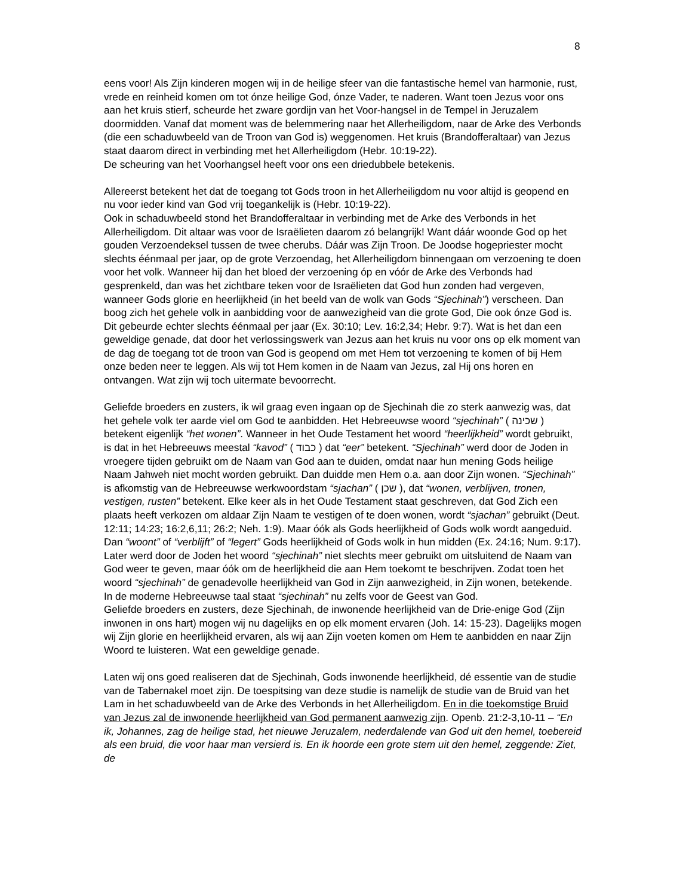8
eens voor! Als Zijn kinderen mogen wij in de heilige sfeer van die fantastische hemel van harmonie, rust, vrede en reinheid komen om tot ónze heilige God, ónze Vader, te naderen. Want toen Jezus voor ons aan het kruis stierf, scheurde het zware gordijn van het Voor-hangsel in de Tempel in Jeruzalem doormidden. Vanaf dat moment was de belemmering naar het Allerheiligdom, naar de Arke des Verbonds (die een schaduwbeeld van de Troon van God is) weggenomen. Het kruis (Brandofferaltaar) van Jezus staat daarom direct in verbinding met het Allerheiligdom (Hebr. 10:19-22).
De scheuring van het Voorhangsel heeft voor ons een driedubbele betekenis.
Allereerst betekent het dat de toegang tot Gods troon in het Allerheiligdom nu voor altijd is geopend en nu voor ieder kind van God vrij toegankelijk is (Hebr. 10:19-22).
Ook in schaduwbeeld stond het Brandofferaltaar in verbinding met de Arke des Verbonds in het Allerheiligdom. Dit altaar was voor de Israëlieten daarom zó belangrijk! Want dáár woonde God op het gouden Verzoendeksel tussen de twee cherubs. Dáár was Zijn Troon. De Joodse hogepriester mocht slechts éénmaal per jaar, op de grote Verzoendag, het Allerheiligdom binnengaan om verzoening te doen voor het volk. Wanneer hij dan het bloed der verzoening óp en vóór de Arke des Verbonds had gesprenkeld, dan was het zichtbare teken voor de Israëlieten dat God hun zonden had vergeven, wanneer Gods glorie en heerlijkheid (in het beeld van de wolk van Gods “Sjechinah”) verscheen. Dan boog zich het gehele volk in aanbidding voor de aanwezigheid van die grote God, Die ook ónze God is. Dit gebeurde echter slechts éénmaal per jaar (Ex. 30:10; Lev. 16:2,34; Hebr. 9:7). Wat is het dan een geweldige genade, dat door het verlossingswerk van Jezus aan het kruis nu voor ons op elk moment van de dag de toegang tot de troon van God is geopend om met Hem tot verzoening te komen of bij Hem onze beden neer te leggen. Als wij tot Hem komen in de Naam van Jezus, zal Hij ons horen en ontvangen. Wat zijn wij toch uitermate bevoorrecht.
Geliefde broeders en zusters, ik wil graag even ingaan op de Sjechinah die zo sterk aanwezig was, dat het gehele volk ter aarde viel om God te aanbidden. Het Hebreeuwse woord “sjechinah” ( שכינה ) betekent eigenlijk “het wonen”. Wanneer in het Oude Testament het woord “heerlijkheid” wordt gebruikt, is dat in het Hebreeuws meestal “kavod” ( כבוד ) dat “eer” betekent. “Sjechinah” werd door de Joden in vroegere tijden gebruikt om de Naam van God aan te duiden, omdat naar hun mening Gods heilige Naam Jahweh niet mocht worden gebruikt. Dan duidde men Hem o.a. aan door Zijn wonen. “Sjechinah” is afkomstig van de Hebreeuwse werkwoordstam “sjachan” ( שכן ), dat “wonen, verblijven, tronen, vestigen, rusten” betekent. Elke keer als in het Oude Testament staat geschreven, dat God Zich een plaats heeft verkozen om aldaar Zijn Naam te vestigen of te doen wonen, wordt “sjachan” gebruikt (Deut. 12:11; 14:23; 16:2,6,11; 26:2; Neh. 1:9). Maar óók als Gods heerlijkheid of Gods wolk wordt aangeduid. Dan “woont” of “verblijft” of “legert” Gods heerlijkheid of Gods wolk in hun midden (Ex. 24:16; Num. 9:17). Later werd door de Joden het woord “sjechinah” niet slechts meer gebruikt om uitsluitend de Naam van God weer te geven, maar óók om de heerlijkheid die aan Hem toekomt te beschrijven. Zodat toen het woord “sjechinah” de genadevolle heerlijkheid van God in Zijn aanwezigheid, in Zijn wonen, betekende. In de moderne Hebreeuwse taal staat “sjechinah” nu zelfs voor de Geest van God.
Geliefde broeders en zusters, deze Sjechinah, de inwonende heerlijkheid van de Drie-enige God (Zijn inwonen in ons hart) mogen wij nu dagelijks en op elk moment ervaren (Joh. 14: 15-23). Dagelijks mogen wij Zijn glorie en heerlijkheid ervaren, als wij aan Zijn voeten komen om Hem te aanbidden en naar Zijn Woord te luisteren. Wat een geweldige genade.
Laten wij ons goed realiseren dat de Sjechinah, Gods inwonende heerlijkheid, dé essentie van de studie van de Tabernakel moet zijn. De toespitsing van deze studie is namelijk de studie van de Bruid van het Lam in het schaduwbeeld van de Arke des Verbonds in het Allerheiligdom. En in die toekomstige Bruid van Jezus zal de inwonende heerlijkheid van God permanent aanwezig zijn. Openb. 21:2-3,10-11 – “En ik, Johannes, zag de heilige stad, het nieuwe Jeruzalem, nederdalende van God uit den hemel, toebereid als een bruid, die voor haar man versierd is. En ik hoorde een grote stem uit den hemel, zeggende: Ziet, de